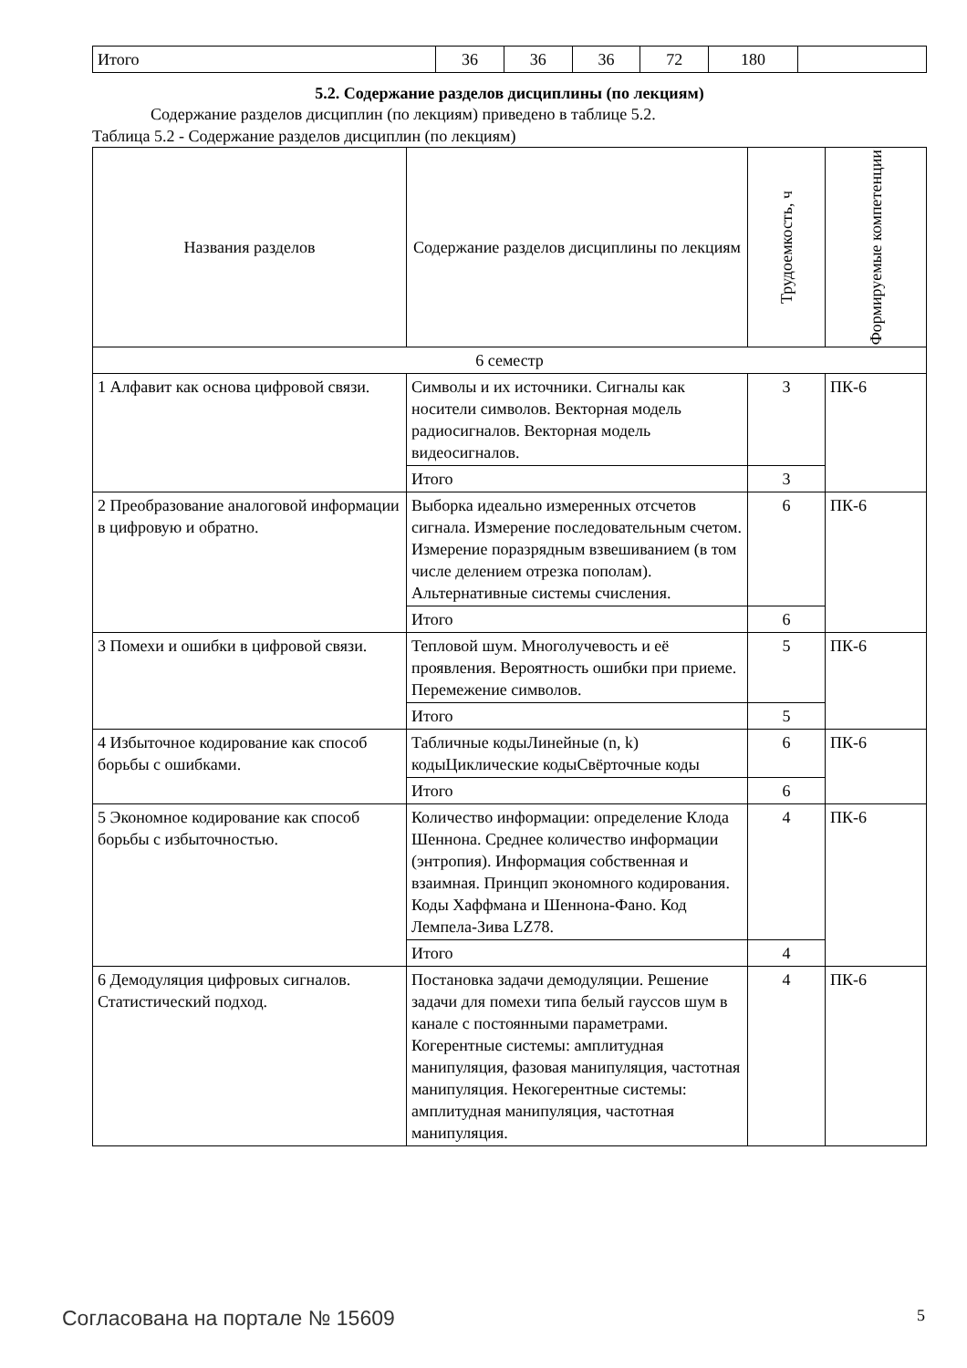| Итого | 36 | 36 | 36 | 72 | 180 | |
5.2. Содержание разделов дисциплины (по лекциям)
Содержание разделов дисциплин (по лекциям) приведено в таблице 5.2.
Таблица 5.2 - Содержание разделов дисциплин (по лекциям)
| Названия разделов | Содержание разделов дисциплины по лекциям | Трудоемкость, ч | Формируемые компетенции |
| --- | --- | --- | --- |
| 6 семестр | | | |
| 1 Алфавит как основа цифровой связи. | Символы и их источники. Сигналы как носители символов. Векторная модель радиосигналов. Векторная модель видеосигналов. | 3 | ПК-6 |
| | Итого | 3 | |
| 2 Преобразование аналоговой информации в цифровую и обратно. | Выборка идеально измеренных отсчетов сигнала. Измерение последовательным счетом. Измерение поразрядным взвешиванием (в том числе делением отрезка пополам). Альтернативные системы счисления. | 6 | ПК-6 |
| | Итого | 6 | |
| 3 Помехи и ошибки в цифровой связи. | Тепловой шум. Многолучевость и её проявления. Вероятность ошибки при приеме. Перемежение символов. | 5 | ПК-6 |
| | Итого | 5 | |
| 4 Избыточное кодирование как способ борьбы с ошибками. | Табличные кодыЛинейные (n, k) кодыЦиклические кодыСвёрточные коды | 6 | ПК-6 |
| | Итого | 6 | |
| 5 Экономное кодирование как способ борьбы с избыточностью. | Количество информации: определение Клода Шеннона. Среднее количество информации (энтропия). Информация собственная и взаимная. Принцип экономного кодирования. Коды Хаффмана и Шеннона-Фано. Код Лемпела-Зива LZ78. | 4 | ПК-6 |
| | Итого | 4 | |
| 6 Демодуляция цифровых сигналов. Статистический подход. | Постановка задачи демодуляции. Решение задачи для помехи типа белый гауссов шум в канале с постоянными параметрами. Когерентные системы: амплитудная манипуляция, фазовая манипуляция, частотная манипуляция. Некогерентные системы: амплитудная манипуляция, частотная манипуляция. | 4 | ПК-6 |
Согласована на портале № 15609 5